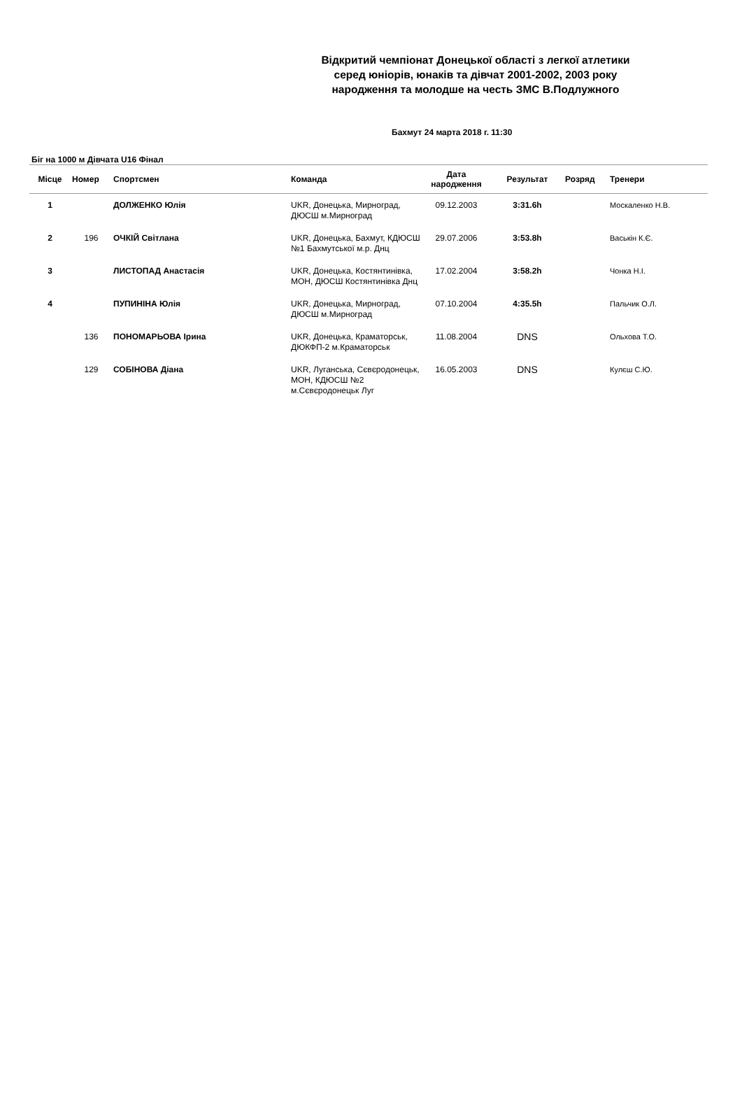Відкритий чемпіонат Донецької області з легкої атлетики
серед юніорів, юнаків та дівчат 2001-2002, 2003 року
народження та молодше на честь ЗМС В.Подлужного
Бахмут 24 марта 2018 г. 11:30
Біг на 1000 м Дівчата U16 Фінал
| Місце | Номер | Спортсмен | Команда | Дата народження | Результат | Розряд | Тренери |
| --- | --- | --- | --- | --- | --- | --- | --- |
| 1 | | ДОЛЖЕНКО Юлія | UKR, Донецька, Мирноград, ДЮСШ м.Мирноград | 09.12.2003 | 3:31.6h | | Москаленко Н.В. |
| 2 | 196 | ОЧКІЙ Світлана | UKR, Донецька, Бахмут, КДЮСШ №1 Бахмутської м.р. Днц | 29.07.2006 | 3:53.8h | | Васькін К.Є. |
| 3 | | ЛИСТОПАД Анастасія | UKR, Донецька, Костянтинівка, МОН, ДЮСШ Костянтинівка Днц | 17.02.2004 | 3:58.2h | | Чонка Н.І. |
| 4 | | ПУПИНІНА Юлія | UKR, Донецька, Мирноград, ДЮСШ м.Мирноград | 07.10.2004 | 4:35.5h | | Пальчик О.Л. |
| | 136 | ПОНОМАРЬОВА Ірина | UKR, Донецька, Краматорськ, ДЮКФП-2 м.Краматорськ | 11.08.2004 | DNS | | Ольхова Т.О. |
| | 129 | СОБІНОВА Діана | UKR, Луганська, Сєвєродонецьк, МОН, КДЮСШ №2 м.Сєвєродонецьк Луг | 16.05.2003 | DNS | | Кулєш С.Ю. |